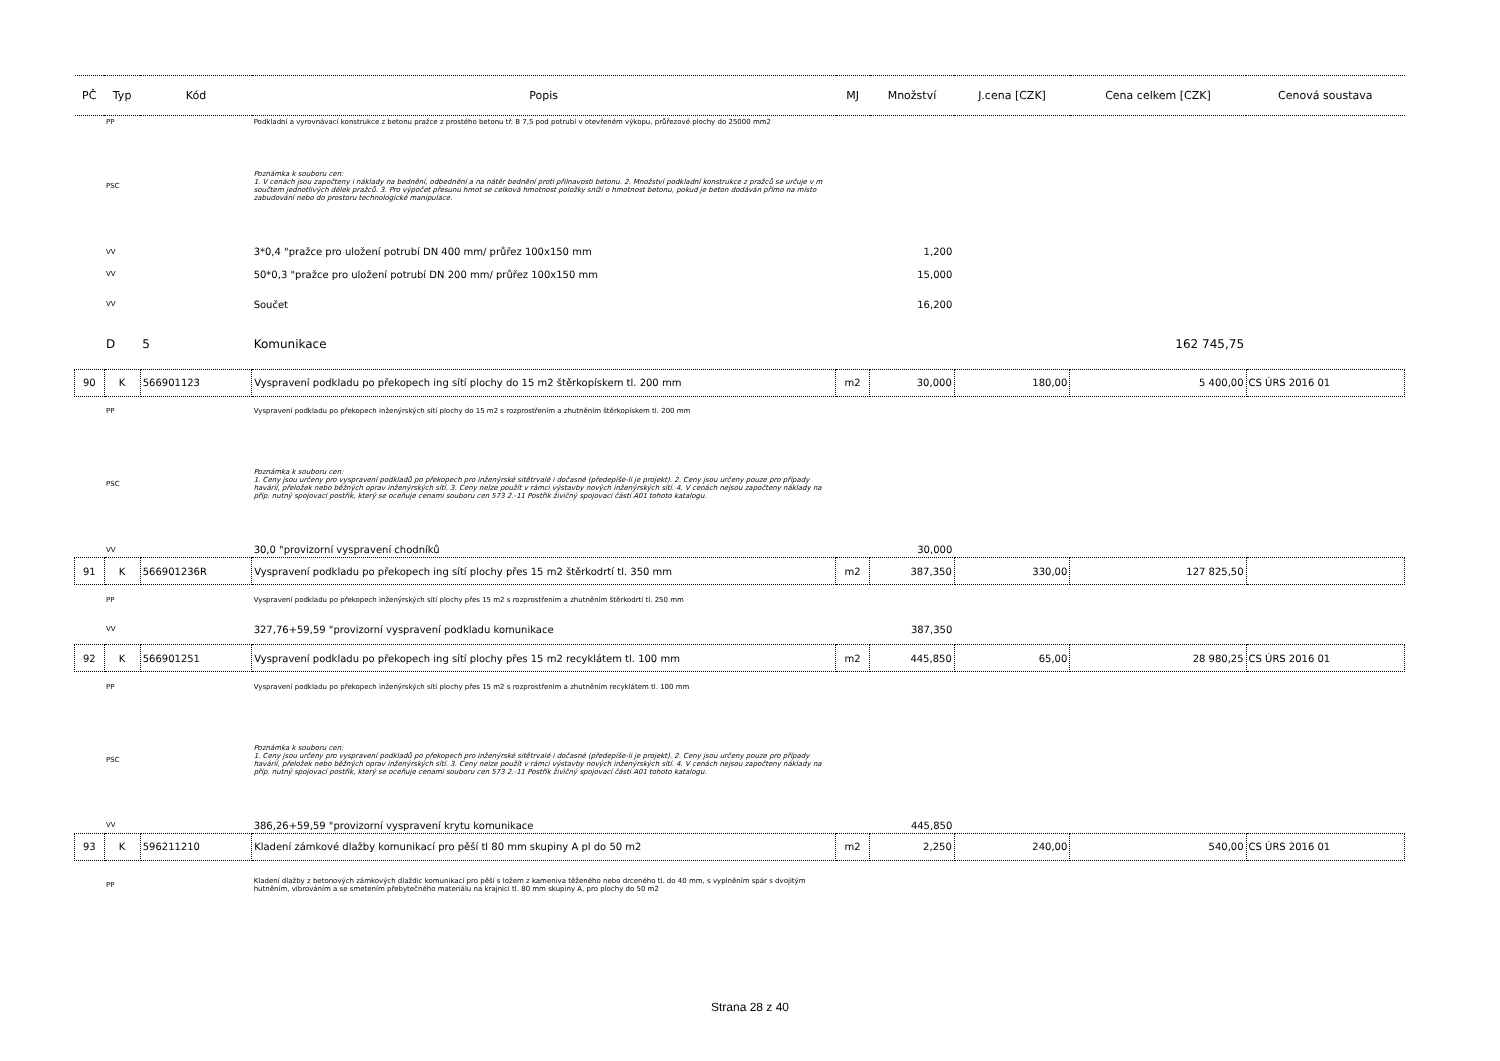| PČ | Typ | Kód | Popis | MJ | Množství | J.cena [CZK] | Cena celkem [CZK] | Cenová soustava |
| --- | --- | --- | --- | --- | --- | --- | --- | --- |
| | PP | | Podkladní a vyrovnávací konstrukce z betonu pražce z prostého betonu tř. B 7,5 pod potrubí v otevřeném výkopu, průřezové plochy do 25000 mm2 | | | | | |
| | PSC | | Poznámka k souboru cen: 1. V cenách jsou započteny i náklady na bednění, odbednění a na nátěr bednění proti přilnavosti betonu. 2. Množství podkladní konstrukce z pražců se určuje v m součtem jednotlivých délek pražců. 3. Pro výpočet přesunu hmot se celková hmotnost položky sníží o hmotnost betonu, pokud je beton dodáván přímo na místo zabudování nebo do prostoru technologické manipulace. | | | | | |
| | VV | | 3*0,4 "pražce pro uložení potrubí DN 400 mm/ průřez 100x150 mm | | 1,200 | | | |
| | VV | | 50*0,3 "pražce pro uložení potrubí DN 200 mm/ průřez 100x150 mm | | 15,000 | | | |
| | VV | | Součet | | 16,200 | | | |
| | D | 5 | Komunikace | | | | 162 745,75 | |
| 90 | K | 566901123 | Vyspravení podkladu po překopech ing sítí plochy do 15 m2 štěrkopískem tl. 200 mm | m2 | 30,000 | 180,00 | 5 400,00 | CS ÚRS 2016 01 |
| | PP | | Vyspravení podkladu po překopech inženýrských sítí plochy do 15 m2 s rozprostřením a zhutněním štěrkopískem tl. 200 mm | | | | | |
| | PSC | | Poznámka k souboru cen: 1. Ceny jsou určeny pro vyspravení podkladů po překopech pro inženýrské sitětrvalé i dočasné (předepíše-li je projekt). 2. Ceny jsou určeny pouze pro případy havárií, přeložek nebo běžných oprav inženýrských sítí. 3. Ceny nelze použít v rámci výstavby nových inženýrských sítí. 4. V cenách nejsou započteny náklady na příp. nutný spojovací postřik, který se oceňuje cenami souboru cen 573 2.-11 Postřik živičný spojovací části A01 tohoto katalogu. | | | | | |
| | VV | | 30,0 "provizorní vyspravení chodníků | | 30,000 | | | |
| 91 | K | 566901236R | Vyspravení podkladu po překopech ing sítí plochy přes 15 m2 štěrkodrtí tl. 350 mm | m2 | 387,350 | 330,00 | 127 825,50 | |
| | PP | | Vyspravení podkladu po překopech inženýrských sítí plochy přes 15 m2 s rozprostřením a zhutněním štěrkodrtí tl. 250 mm | | | | | |
| | VV | | 327,76+59,59 "provizorní vyspravení podkladu komunikace | | 387,350 | | | |
| 92 | K | 566901251 | Vyspravení podkladu po překopech ing sítí plochy přes 15 m2 recyklátem tl. 100 mm | m2 | 445,850 | 65,00 | 28 980,25 | CS ÚRS 2016 01 |
| | PP | | Vyspravení podkladu po překopech inženýrských sítí plochy přes 15 m2 s rozprostřením a zhutněním recyklátem tl. 100 mm | | | | | |
| | PSC | | Poznámka k souboru cen: 1. Ceny jsou určeny pro vyspravení podkladů po překopech pro inženýrské sitětrvalé i dočasné (předepíše-li je projekt). 2. Ceny jsou určeny pouze pro případy havárií, přeložek nebo běžných oprav inženýrských sítí. 3. Ceny nelze použít v rámci výstavby nových inženýrských sítí. 4. V cenách nejsou započteny náklady na příp. nutný spojovací postřik, který se oceňuje cenami souboru cen 573 2.-11 Postřik živičný spojovací části A01 tohoto katalogu. | | | | | |
| | VV | | 386,26+59,59 "provizorní vyspravení krytu komunikace | | 445,850 | | | |
| 93 | K | 596211210 | Kladení zámkové dlažby komunikací pro pěší tl 80 mm skupiny A pl do 50 m2 | m2 | 2,250 | 240,00 | 540,00 | CS ÚRS 2016 01 |
| | PP | | Kladení dlažby z betonových zámkových dlaždic komunikací pro pěší s ložem z kameniva těženého nebo drceného tl. do 40 mm, s vyplněním spár s dvojitým hutněním, vibrováním a se smetením přebytečného materiálu na krajnici tl. 80 mm skupiny A, pro plochy do 50 m2 | | | | | |
Strana 28 z 40